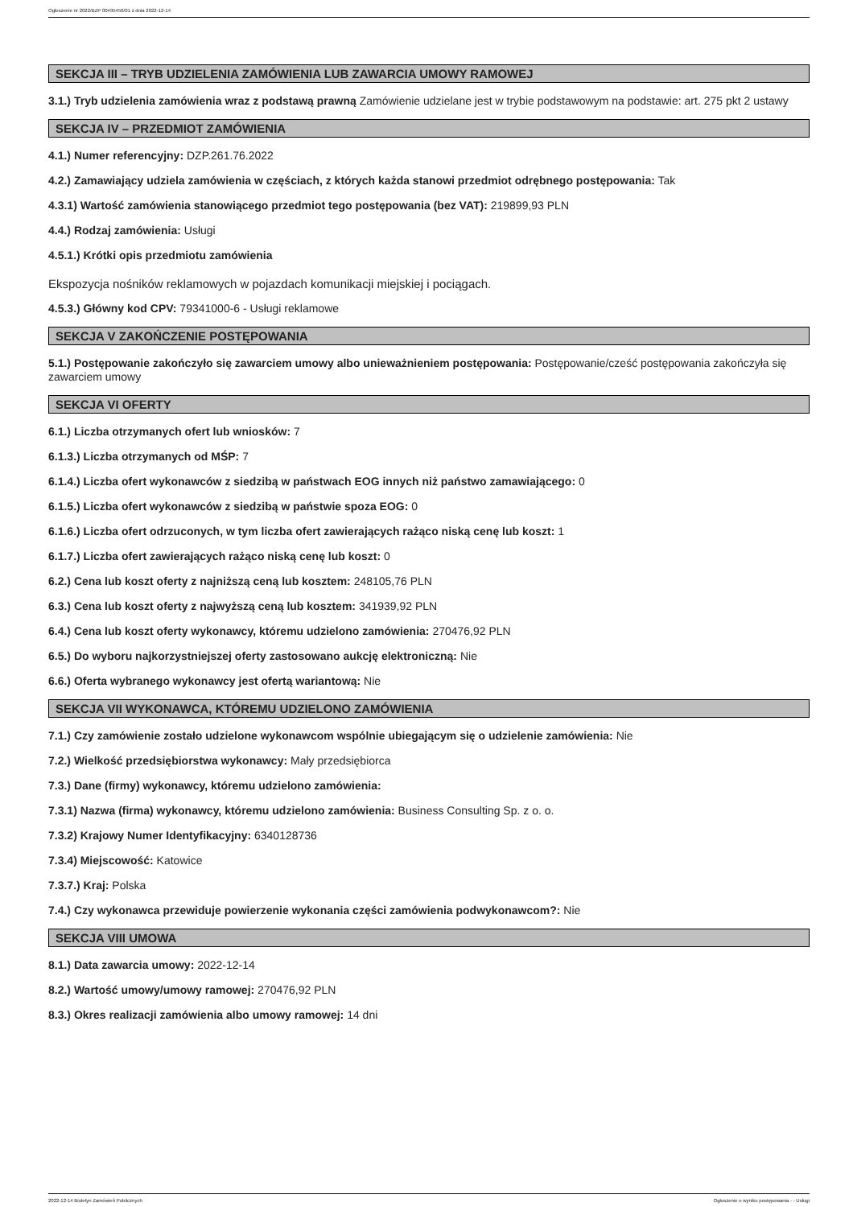Ogłoszenie nr 2022/BZP 00495456/01 z dnia 2022-12-14
SEKCJA III – TRYB UDZIELENIA ZAMÓWIENIA LUB ZAWARCIA UMOWY RAMOWEJ
3.1.) Tryb udzielenia zamówienia wraz z podstawą prawną Zamówienie udzielane jest w trybie podstawowym na podstawie: art. 275 pkt 2 ustawy
SEKCJA IV – PRZEDMIOT ZAMÓWIENIA
4.1.) Numer referencyjny: DZP.261.76.2022
4.2.) Zamawiający udziela zamówienia w częściach, z których każda stanowi przedmiot odrębnego postępowania: Tak
4.3.1) Wartość zamówienia stanowiącego przedmiot tego postępowania (bez VAT): 219899,93 PLN
4.4.) Rodzaj zamówienia: Usługi
4.5.1.) Krótki opis przedmiotu zamówienia
Ekspozycja nośników reklamowych w pojazdach komunikacji miejskiej i pociągach.
4.5.3.) Główny kod CPV: 79341000-6 - Usługi reklamowe
SEKCJA V ZAKOŃCZENIE POSTĘPOWANIA
5.1.) Postępowanie zakończyło się zawarciem umowy albo unieważnieniem postępowania: Postępowanie/cześć postępowania zakończyła się zawarciem umowy
SEKCJA VI OFERTY
6.1.) Liczba otrzymanych ofert lub wniosków: 7
6.1.3.) Liczba otrzymanych od MŚP: 7
6.1.4.) Liczba ofert wykonawców z siedzibą w państwach EOG innych niż państwo zamawiającego: 0
6.1.5.) Liczba ofert wykonawców z siedzibą w państwie spoza EOG: 0
6.1.6.) Liczba ofert odrzuconych, w tym liczba ofert zawierających rażąco niską cenę lub koszt: 1
6.1.7.) Liczba ofert zawierających rażąco niską cenę lub koszt: 0
6.2.) Cena lub koszt oferty z najniższą ceną lub kosztem: 248105,76 PLN
6.3.) Cena lub koszt oferty z najwyższą ceną lub kosztem: 341939,92 PLN
6.4.) Cena lub koszt oferty wykonawcy, któremu udzielono zamówienia: 270476,92 PLN
6.5.) Do wyboru najkorzystniejszej oferty zastosowano aukcję elektroniczną: Nie
6.6.) Oferta wybranego wykonawcy jest ofertą wariantową: Nie
SEKCJA VII WYKONAWCA, KTÓREMU UDZIELONO ZAMÓWIENIA
7.1.) Czy zamówienie zostało udzielone wykonawcom wspólnie ubiegającym się o udzielenie zamówienia: Nie
7.2.) Wielkość przedsiębiorstwa wykonawcy: Mały przedsiębiorca
7.3.) Dane (firmy) wykonawcy, któremu udzielono zamówienia:
7.3.1) Nazwa (firma) wykonawcy, któremu udzielono zamówienia: Business Consulting Sp. z o. o.
7.3.2) Krajowy Numer Identyfikacyjny: 6340128736
7.3.4) Miejscowość: Katowice
7.3.7.) Kraj: Polska
7.4.) Czy wykonawca przewiduje powierzenie wykonania części zamówienia podwykonawcom?: Nie
SEKCJA VIII UMOWA
8.1.) Data zawarcia umowy: 2022-12-14
8.2.) Wartość umowy/umowy ramowej: 270476,92 PLN
8.3.) Okres realizacji zamówienia albo umowy ramowej: 14 dni
2022-12-14 Biuletyn Zamówień Publicznych Ogłoszenie o wyniku postępowania - - Usługi